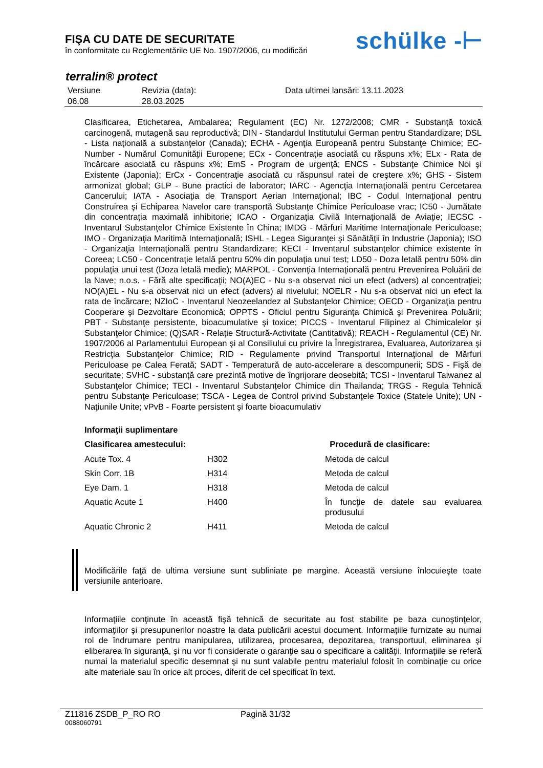FIŞA CU DATE DE SECURITATE
în conformitate cu Reglementările UE No. 1907/2006, cu modificări
schülke -⊢
terralin® protect
| Versiune 06.08 | Revizia (data): 28.03.2025 | Data ultimei lansări: 13.11.2023 |
Clasificarea, Etichetarea, Ambalarea; Regulament (EC) Nr. 1272/2008; CMR - Substanţă toxică carcinogenă, mutagenă sau reproductivă; DIN - Standardul Institutului German pentru Standardizare; DSL - Lista naţională a substanţelor (Canada); ECHA - Agenţia Europeană pentru Substanţe Chimice; EC-Number - Numărul Comunităţii Europene; ECx - Concentraţie asociată cu răspuns x%; ELx - Rata de încărcare asociată cu răspuns x%; EmS - Program de urgenţă; ENCS - Substanţe Chimice Noi şi Existente (Japonia); ErCx - Concentraţie asociată cu răspunsul ratei de creştere x%; GHS - Sistem armonizat global; GLP - Bune practici de laborator; IARC - Agencţia Internaţională pentru Cercetarea Cancerului; IATA - Asociaţia de Transport Aerian Internaţional; IBC - Codul Internaţional pentru Construirea şi Echiparea Navelor care transportă Substanţe Chimice Periculoase vrac; IC50 - Jumătate din concentraţia maximală inhibitorie; ICAO - Organizaţia Civilă Internaţională de Aviaţie; IECSC - Inventarul Substanţelor Chimice Existente în China; IMDG - Mărfuri Maritime Internaţionale Periculoase; IMO - Organizaţia Maritimă Internaţională; ISHL - Legea Siguranţei şi Sănătăţii în Industrie (Japonia); ISO - Organizaţia Internaţională pentru Standardizare; KECI - Inventarul substanţelor chimice existente în Coreea; LC50 - Concentraţie letală pentru 50% din populaţia unui test; LD50 - Doza letală pentru 50% din populaţia unui test (Doza letală medie); MARPOL - Convenţia Internaţională pentru Prevenirea Poluării de la Nave; n.o.s. - Fără alte specificaţii; NO(A)EC - Nu s-a observat nici un efect (advers) al concentraţiei; NO(A)EL - Nu s-a observat nici un efect (advers) al nivelului; NOELR - Nu s-a observat nici un efect la rata de încărcare; NZIoC - Inventarul Neozeelandez al Substanţelor Chimice; OECD - Organizaţia pentru Cooperare şi Dezvoltare Economică; OPPTS - Oficiul pentru Siguranţa Chimică şi Prevenirea Poluării; PBT - Substanţe persistente, bioacumulative şi toxice; PICCS - Inventarul Filipinez al Chimicalelor şi Substanţelor Chimice; (Q)SAR - Relaţie Structură-Activitate (Cantitativă); REACH - Regulamentul (CE) Nr. 1907/2006 al Parlamentului European şi al Consiliului cu privire la Înregistrarea, Evaluarea, Autorizarea şi Restricţia Substanţelor Chimice; RID - Regulamente privind Transportul Internaţional de Mărfuri Periculoase pe Calea Ferată; SADT - Temperatură de auto-accelerare a descompunerii; SDS - Fişă de securitate; SVHC - substanţă care prezintă motive de îngrijorare deosebită; TCSI - Inventarul Taiwanez al Substanţelor Chimice; TECI - Inventarul Substanțelor Chimice din Thailanda; TRGS - Regula Tehnică pentru Substanţe Periculoase; TSCA - Legea de Control privind Substanţele Toxice (Statele Unite); UN - Naţiunile Unite; vPvB - Foarte persistent şi foarte bioacumulativ
Informaţii suplimentare
| Clasificarea amestecului: | | Procedură de clasificare: |
| --- | --- | --- |
| Acute Tox. 4 | H302 | Metoda de calcul |
| Skin Corr. 1B | H314 | Metoda de calcul |
| Eye Dam. 1 | H318 | Metoda de calcul |
| Aquatic Acute 1 | H400 | În funcţie de datele sau evaluarea produsului |
| Aquatic Chronic 2 | H411 | Metoda de calcul |
Modificările faţă de ultima versiune sunt subliniate pe margine. Această versiune înlocuieşte toate versiunile anterioare.
Informaţiile conţinute în această fişă tehnică de securitate au fost stabilite pe baza cunoştinţelor, informaţiilor şi presupunerilor noastre la data publicării acestui document. Informaţiile furnizate au numai rol de îndrumare pentru manipularea, utilizarea, procesarea, depozitarea, transportuul, eliminarea şi eliberarea în siguranţă, şi nu vor fi considerate o garanţie sau o specificare a calităţii. Informaţiile se referă numai la materialul specific desemnat şi nu sunt valabile pentru materialul folosit în combinaţie cu orice alte materiale sau în orice alt proces, diferit de cel specificat în text.
Z11816 ZSDB_P_RO RO Pagină 31/32
0088060791